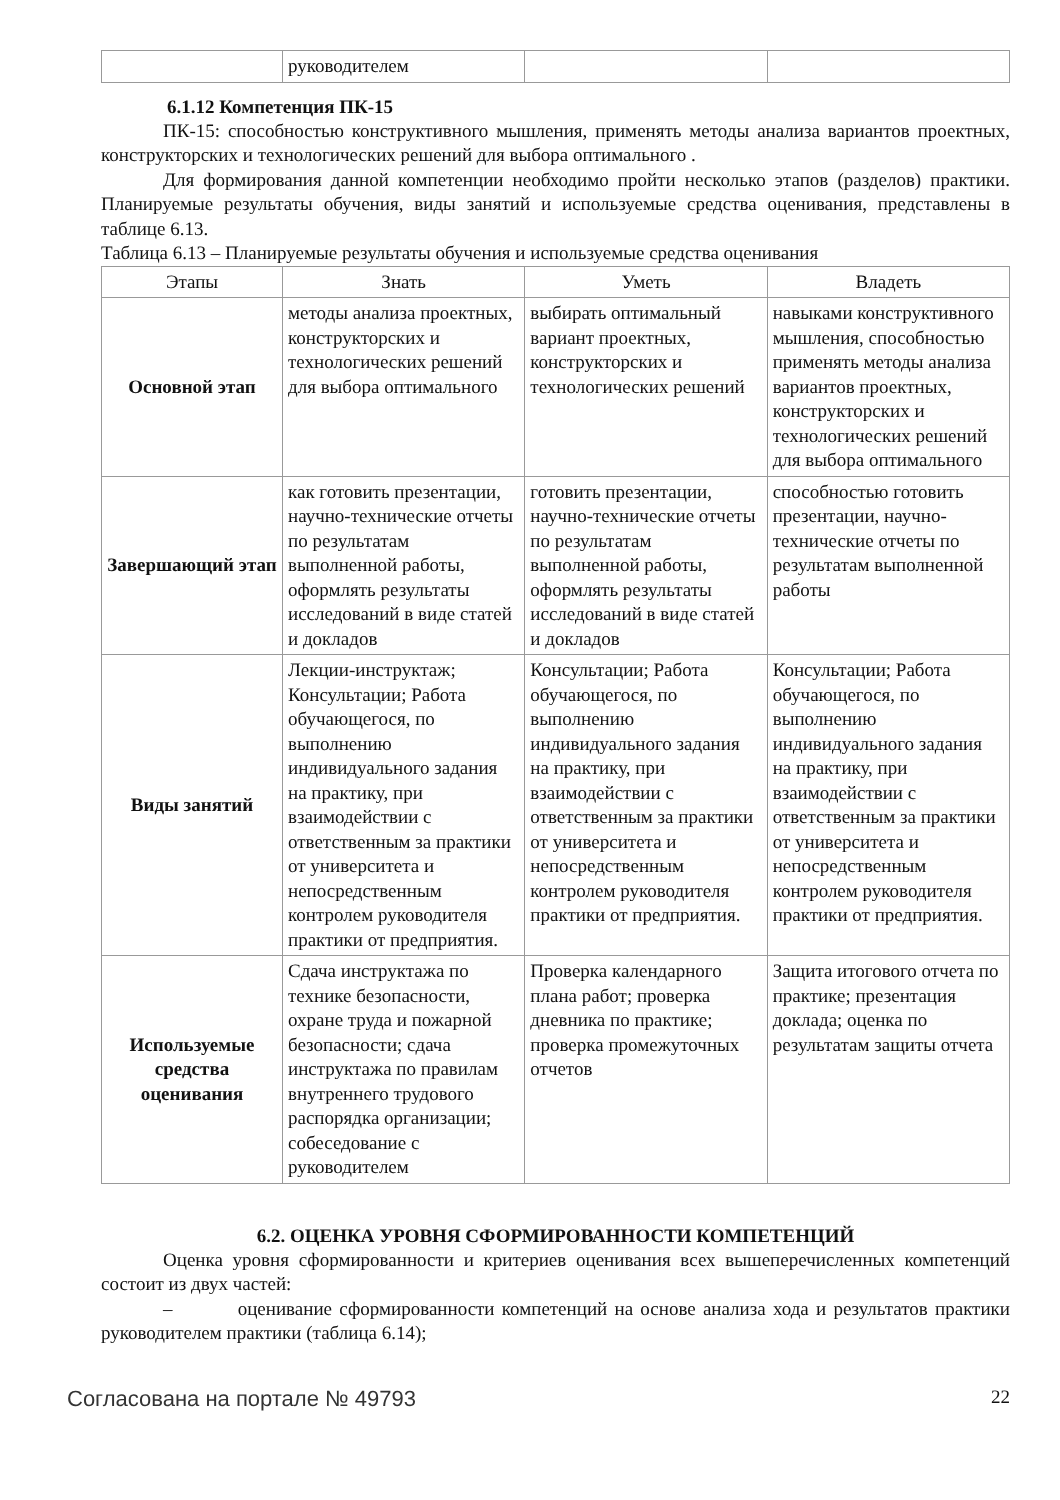| | руководителем | | |
6.1.12 Компетенция ПК-15
ПК-15: способностью конструктивного мышления, применять методы анализа вариантов проектных, конструкторских и технологических решений для выбора оптимального .
Для формирования данной компетенции необходимо пройти несколько этапов (разделов) практики. Планируемые результаты обучения, виды занятий и используемые средства оценивания, представлены в таблице 6.13.
Таблица 6.13 – Планируемые результаты обучения и используемые средства оценивания
| Этапы | Знать | Уметь | Владеть |
| --- | --- | --- | --- |
| Основной этап | методы анализа проектных, конструкторских и технологических решений для выбора оптимального | выбирать оптимальный вариант проектных, конструкторских и технологических решений | навыками конструктивного мышления, способностью применять методы анализа вариантов проектных, конструкторских и технологических решений для выбора оптимального |
| Завершающий этап | как готовить презентации, научно-технические отчеты по результатам выполненной работы, оформлять результаты исследований в виде статей и докладов | готовить презентации, научно-технические отчеты по результатам выполненной работы, оформлять результаты исследований в виде статей и докладов | способностью готовить презентации, научно-технические отчеты по результатам выполненной работы |
| Виды занятий | Лекции-инструктаж; Консультации; Работа обучающегося, по выполнению индивидуального задания на практику, при взаимодействии с ответственным за практики от университета и непосредственным контролем руководителя практики от предприятия. | Консультации; Работа обучающегося, по выполнению индивидуального задания на практику, при взаимодействии с ответственным за практики от университета и непосредственным контролем руководителя практики от предприятия. | Консультации; Работа обучающегося, по выполнению индивидуального задания на практику, при взаимодействии с ответственным за практики от университета и непосредственным контролем руководителя практики от предприятия. |
| Используемые средства оценивания | Сдача инструктажа по технике безопасности, охране труда и пожарной безопасности; сдача инструктажа по правилам внутреннего трудового распорядка организации; собеседование с руководителем | Проверка календарного плана работ; проверка дневника по практике; проверка промежуточных отчетов | Защита итогового отчета по практике; презентация доклада; оценка по результатам защиты отчета |
6.2. ОЦЕНКА УРОВНЯ СФОРМИРОВАННОСТИ КОМПЕТЕНЦИЙ
Оценка уровня сформированности и критериев оценивания всех вышеперечисленных компетенций состоит из двух частей:
– оценивание сформированности компетенций на основе анализа хода и результатов практики руководителем практики (таблица 6.14);
Согласована на портале № 49793 22